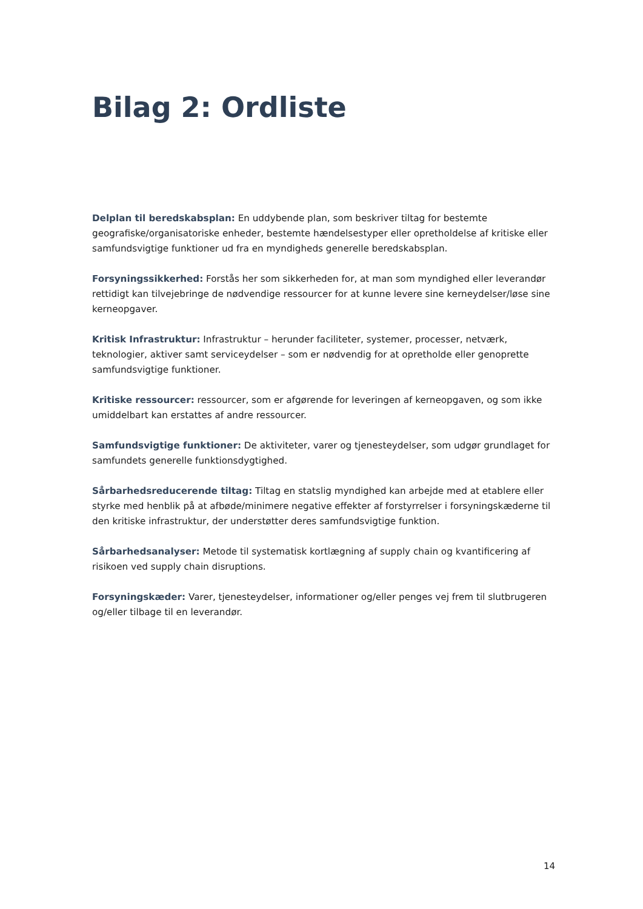Bilag 2: Ordliste
Delplan til beredskabsplan: En uddybende plan, som beskriver tiltag for bestemte geografiske/organisatoriske enheder, bestemte hændelsestyper eller opretholdelse af kritiske eller samfundsvigtige funktioner ud fra en myndigheds generelle beredskabsplan.
Forsyningssikkerhed: Forstås her som sikkerheden for, at man som myndighed eller leverandør rettidigt kan tilvejebringe de nødvendige ressourcer for at kunne levere sine kerneydelser/løse sine kerneopgaver.
Kritisk Infrastruktur: Infrastruktur – herunder faciliteter, systemer, processer, netværk, teknologier, aktiver samt serviceydelser – som er nødvendig for at opretholde eller genoprette samfundsvigtige funktioner.
Kritiske ressourcer: ressourcer, som er afgørende for leveringen af kerneopgaven, og som ikke umiddelbart kan erstattes af andre ressourcer.
Samfundsvigtige funktioner: De aktiviteter, varer og tjenesteydelser, som udgør grundlaget for samfundets generelle funktionsdygtighed.
Sårbarhedsreducerende tiltag: Tiltag en statslig myndighed kan arbejde med at etablere eller styrke med henblik på at afbøde/minimere negative effekter af forstyrrelser i forsyningskæderne til den kritiske infrastruktur, der understøtter deres samfundsvigtige funktion.
Sårbarhedsanalyser: Metode til systematisk kortlægning af supply chain og kvantificering af risikoen ved supply chain disruptions.
Forsyningskæder: Varer, tjenesteydelser, informationer og/eller penges vej frem til slutbrugeren og/eller tilbage til en leverandør.
14